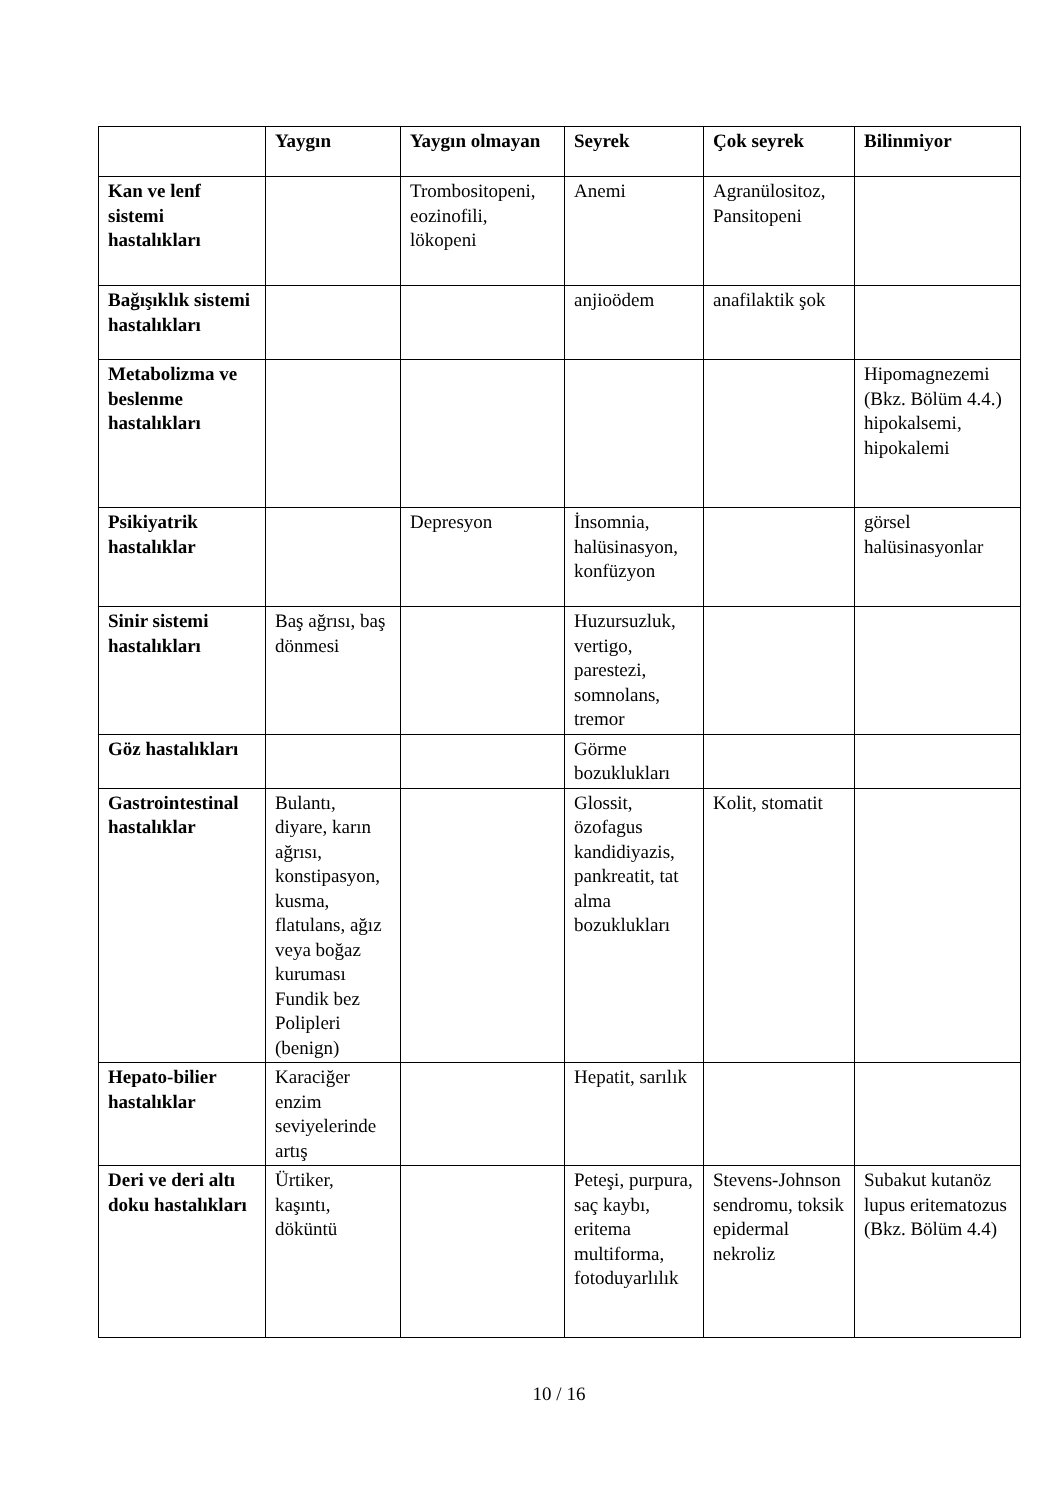| | Yaygın | Yaygın olmayan | Seyrek | Çok seyrek | Bilinmiyor |
| --- | --- | --- | --- | --- | --- |
| Kan ve lenf sistemi hastalıkları | | Trombositopeni, eozinofili, lökopeni | Anemi | Agranülositoz, Pansitopeni | |
| Bağışıklık sistemi hastalıkları | | | anjioödem | anafilaktik şok | |
| Metabolizma ve beslenme hastalıkları | | | | | Hipomagnezemi (Bkz. Bölüm 4.4.) hipokalsemi, hipokalemi |
| Psikiyatrik hastalıklar | | Depresyon | İnsomnia, halüsinasyon, konfüzyon | | görsel halüsinasyonlar |
| Sinir sistemi hastalıkları | Baş ağrısı, baş dönmesi | | Huzursuzluk, vertigo, parestezi, somnolans, tremor | | |
| Göz hastalıkları | | | Görme bozuklukları | | |
| Gastrointestinal hastalıklar | Bulantı, diyare, karın ağrısı, konstipasyon, kusma, flatulans, ağız veya boğaz kuruması Fundik bez Polipleri (benign) | | Glossit, özofagus kandidiyazis, pankreatit, tat alma bozuklukları | Kolit, stomatit | |
| Hepato-bilier hastalıklar | Karaciğer enzim seviyelerinde artış | | Hepatit, sarılık | | |
| Deri ve deri altı doku hastalıkları | Ürtiker, kaşıntı, döküntü | | Peteşi, purpura, saç kaybı, eritema multiforma, fotoduyarlılık | Stevens-Johnson sendromu, toksik epidermal nekroliz | Subakut kutanöz lupus eritematozus (Bkz. Bölüm 4.4) |
10 / 16